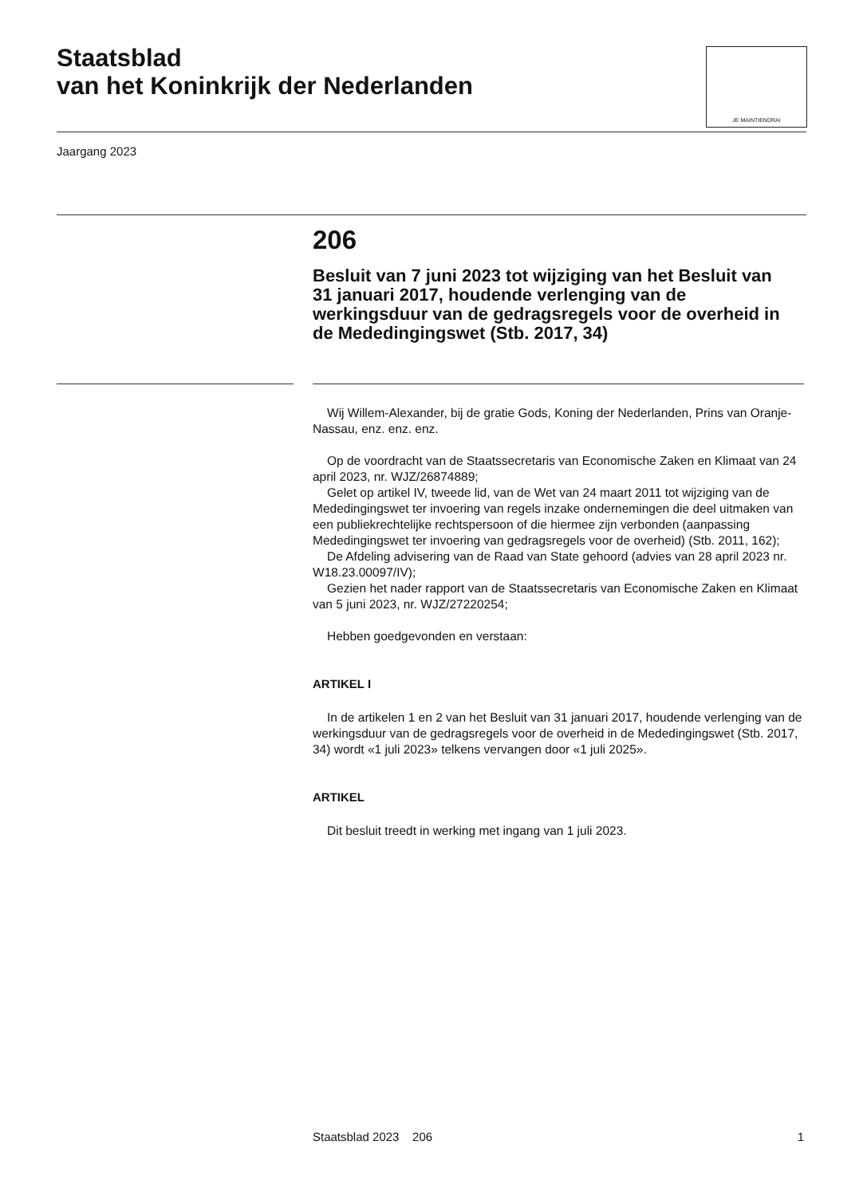Staatsblad
van het Koninkrijk der Nederlanden
JE MAINTIENDRAI
Jaargang 2023
206
Besluit van 7 juni 2023 tot wijziging van het Besluit van 31 januari 2017, houdende verlenging van de werkingsduur van de gedragsregels voor de overheid in de Mededingingswet (Stb. 2017, 34)
Wij Willem-Alexander, bij de gratie Gods, Koning der Nederlanden, Prins van Oranje-Nassau, enz. enz. enz.
Op de voordracht van de Staatssecretaris van Economische Zaken en Klimaat van 24 april 2023, nr. WJZ/26874889;
Gelet op artikel IV, tweede lid, van de Wet van 24 maart 2011 tot wijziging van de Mededingingswet ter invoering van regels inzake ondernemingen die deel uitmaken van een publiekrechtelijke rechtspersoon of die hiermee zijn verbonden (aanpassing Mededingingswet ter invoering van gedragsregels voor de overheid) (Stb. 2011, 162);
De Afdeling advisering van de Raad van State gehoord (advies van 28 april 2023 nr. W18.23.00097/IV);
Gezien het nader rapport van de Staatssecretaris van Economische Zaken en Klimaat van 5 juni 2023, nr. WJZ/27220254;
Hebben goedgevonden en verstaan:
ARTIKEL I
In de artikelen 1 en 2 van het Besluit van 31 januari 2017, houdende verlenging van de werkingsduur van de gedragsregels voor de overheid in de Mededingingswet (Stb. 2017, 34) wordt «1 juli 2023» telkens vervangen door «1 juli 2025».
ARTIKEL
Dit besluit treedt in werking met ingang van 1 juli 2023.
Staatsblad 2023 206 1